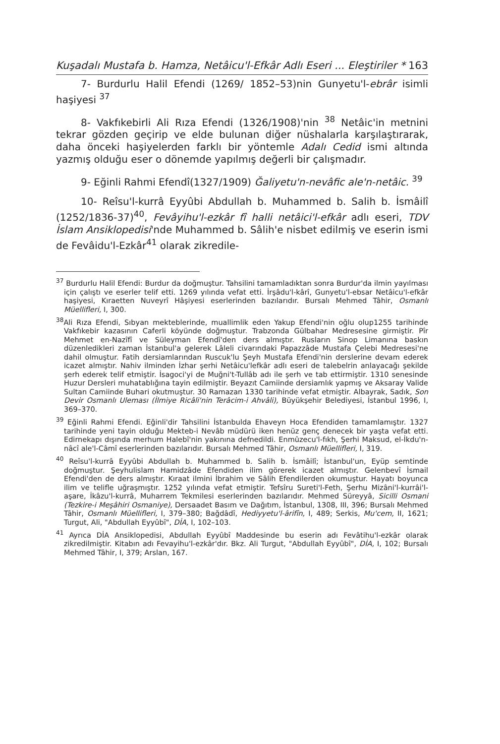Kuşadalı Mustafa b. Hamza, Netâicu'l-Efkâr Adlı Eseri ... Eleştiriler * 163
7- Burdurlu Halil Efendi (1269/ 1852–53)nin Gunyetu'l-ebrâr isimli haşiyesi <sup>37</sup>
8- Vakfıkebirli Ali Rıza Efendi (1326/1908)'nin <sup>38</sup> Netâic'in metnini tekrar gözden geçirip ve elde bulunan diğer nüshalarla karşılaştırarak, daha önceki haşiyelerden farklı bir yöntemle Adalı Cedid ismi altında yazmış olduğu eser o dönemde yapılmış değerli bir çalışmadır.
9- Eğinli Rahmi Efendî(1327/1909) Ğaliyetu'n-nevâfic ale'n-netâic. <sup>39</sup>
10- Reîsu'l-kurrâ Eyyûbi Abdullah b. Muhammed b. Salih b. İsmâilî (1252/1836-37)<sup>40</sup>, Fevâyihu'l-ezkâr fî halli netâici'l-efkâr adlı eseri, TDV İslam Ansiklopedisi'nde Muhammed b. Sâlih'e nisbet edilmiş ve eserin ismi de Fevâidu'l-Ezkâr<sup>41</sup> olarak zikredile-
<sup>37</sup> Burdurlu Halil Efendi: Burdur da doğmuştur. Tahsilini tamamladıktan sonra Burdur'da ilmin yayılması için çalıştı ve eserler telif etti. 1269 yılında vefat etti. İrşâdu'l-kârî, Gunyetu'l-ebsar Netâicu'l-efkâr haşiyesi, Kıraetten Nuveyrî Hâşiyesi eserlerinden bazılarıdır. Bursalı Mehmed Tâhir, Osmanlı Müellifleri, I, 300.
<sup>38</sup> Ali Rıza Efendi, Sıbyan mekteblerinde, muallimlik eden Yakup Efendi'nin oğlu olup1255 tarihinde Vakfıkebir kazasının Caferli köyünde doğmuştur. Trabzonda Gülbahar Medresesine girmiştir. Pîr Mehmet en-Nazîfî ve Süleyman Efendî'den ders almıştır. Rusların Sinop Limanına baskın düzenledikleri zaman İstanbul'a gelerek Lâleli civarındaki Papazzâde Mustafa Çelebi Medresesi'ne dahil olmuştur. Fatih dersiamlarından Ruscuk'lu Şeyh Mustafa Efendi'nin derslerine devam ederek icazet almıştır. Nahiv ilminden İzhar şerhi Netâicu'lefkâr adlı eseri de talebelrin anlayacağı şekilde şerh ederek telif etmiştir. İsagoci'yi de Muğni't-Tullâb adı ile şerh ve tab ettirmiştir. 1310 senesinde Huzur Dersleri muhatablığına tayin edilmiştir. Beyazıt Camiinde dersiamlık yapmış ve Aksaray Valide Sultan Camiinde Buhari okutmuştur. 30 Ramazan 1330 tarihinde vefat etmiştir. Albayrak, Sadık, Son Devir Osmanlı Uleması (İlmiye Ricâli'nin Terâcim-i Ahvâli), Büyükşehir Belediyesi, İstanbul 1996, I, 369–370.
<sup>39</sup> Eğinli Rahmi Efendi. Eğinli'dir Tahsilini İstanbulda Ehaveyn Hoca Efendiden tamamlamıştır. 1327 tarihinde yeni tayin olduğu Mekteb-i Nevâb müdürü iken henüz genç denecek bir yaşta vefat etti. Edirnekapı dışında merhum Halebî'nin yakınına defnedildi. Enmûzecu'l-fıkh, Şerhi Maksud, el-İkdu'n-nâcî ale'l-Câmî eserlerinden bazılarıdır. Bursalı Mehmed Tâhir, Osmanlı Müellifleri, I, 319.
<sup>40</sup> Reîsu'l-kurrâ Eyyûbi Abdullah b. Muhammed b. Salih b. İsmâilî; İstanbul'un, Eyüp semtinde doğmuştur. Şeyhulislam Hamidzâde Efendiden ilim görerek icazet almıştır. Gelenbevî İsmail Efendi'den de ders almıştır. Kıraat ilmini İbrahim ve Sâlih Efendilerden okumuştur. Hayatı boyunca ilim ve telifle uğraşmıştır. 1252 yılında vefat etmiştir. Tefsîru Sureti'l-Feth, Şerhu Mizâni'l-kurrâi'l-aşare, İkâzu'l-kurrâ, Muharrem Tekmilesi eserlerinden bazılarıdır. Mehmed Süreyyâ, Sicilli Osmani (Tezkire-i Meşâhiri Osmaniye), Dersaadet Basım ve Dağıtım, İstanbul, 1308, III, 396; Bursalı Mehmed Tâhir, Osmanlı Müellifleri, I, 379–380; Bağdâdî, Hediyyetu'l-ârifîn, I, 489; Serkis, Mu'cem, II, 1621; Turgut, Ali, "Abdullah Eyyûbî", DİA, I, 102–103.
<sup>41</sup> Ayrıca DİA Ansiklopedisi, Abdullah Eyyûbî Maddesinde bu eserin adı Fevâtihu'l-ezkâr olarak zikredilmiştir. Kitabın adı Fevayihu'l-ezkâr'dır. Bkz. Ali Turgut, "Abdullah Eyyûbî", DİA, I, 102; Bursalı Mehmed Tâhir, I, 379; Arslan, 167.